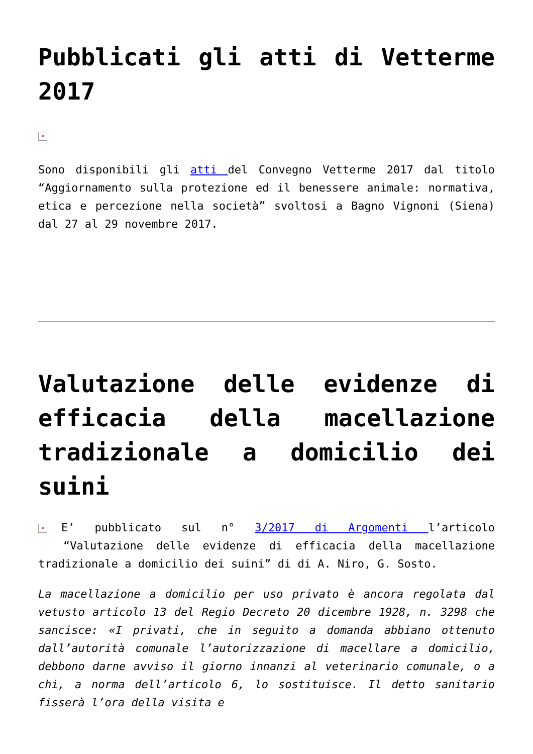Pubblicati gli atti di Vetterme 2017
×
Sono disponibili gli atti del Convegno Vetterme 2017 dal titolo “Aggiornamento sulla protezione ed il benessere animale: normativa, etica e percezione nella società” svoltosi a Bagno Vignoni (Siena) dal 27 al 29 novembre 2017.
Valutazione delle evidenze di efficacia della macellazione tradizionale a domicilio dei suini
× E’ pubblicato sul n° 3/2017 di Argomenti l’articolo “Valutazione delle evidenze di efficacia della macellazione tradizionale a domicilio dei suini” di di A. Niro, G. Sosto.
La macellazione a domicilio per uso privato è ancora regolata dal vetusto articolo 13 del Regio Decreto 20 dicembre 1928, n. 3298 che sancisce: «I privati, che in seguito a domanda abbiano ottenuto dall’autorità comunale l’autorizzazione di macellare a domicilio, debbono darne avviso il giorno innanzi al veterinario comunale, o a chi, a norma dell’articolo 6, lo sostituisce. Il detto sanitario fisserà l’ora della visita e